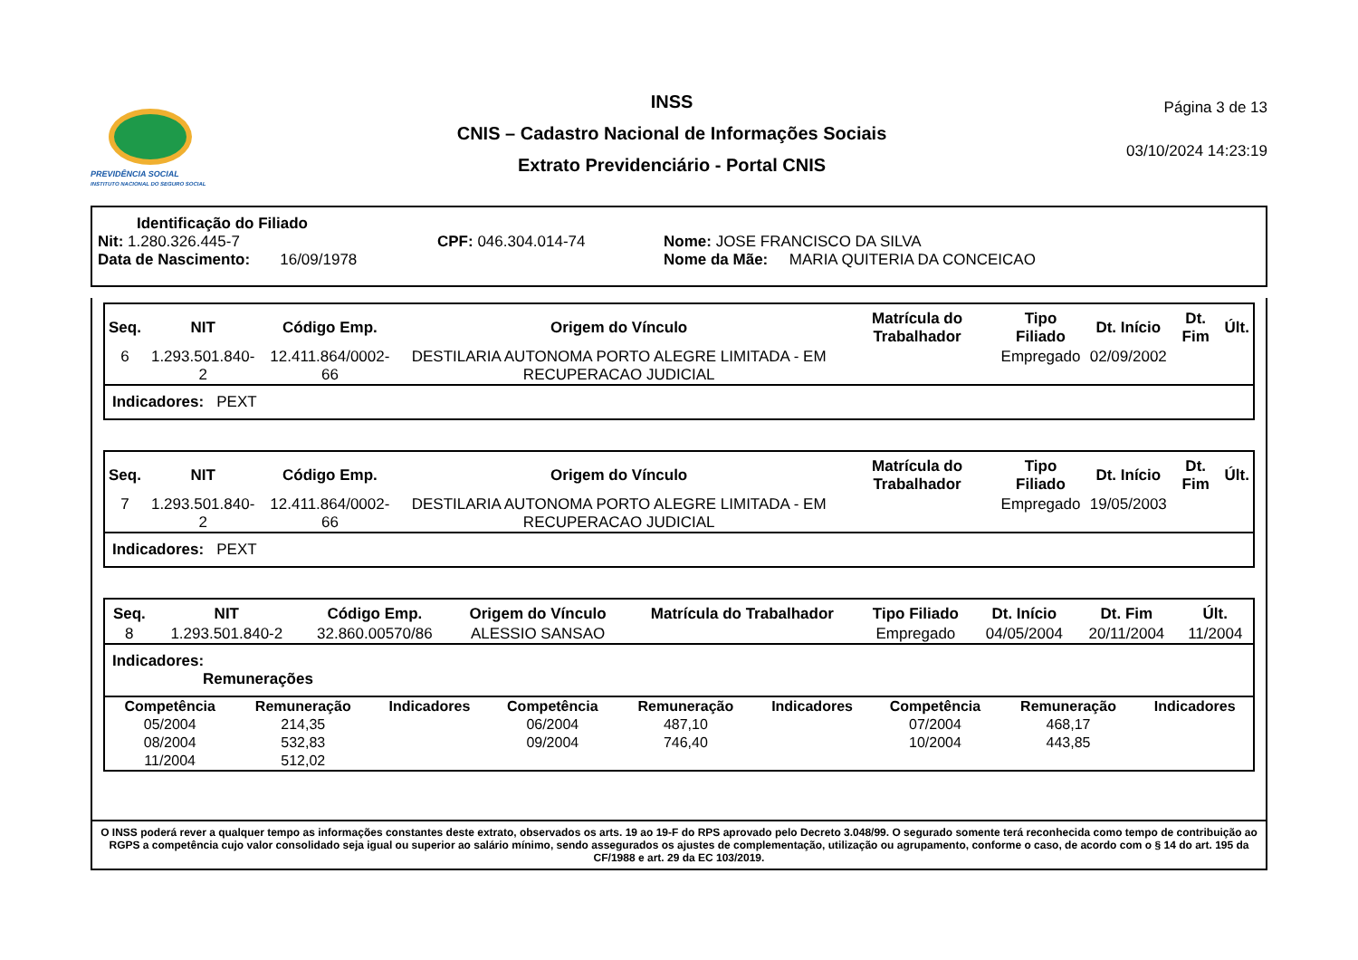PREVIDÊNCIA SOCIAL
INSTITUTO NACIONAL DO SEGURO SOCIAL
INSS
CNIS – Cadastro Nacional de Informações Sociais
Extrato Previdenciário - Portal CNIS
Página 3 de 13
03/10/2024 14:23:19
Identificação do Filiado
Nit: 1.280.326.445-7 CPF: 046.304.014-74 Nome: JOSE FRANCISCO DA SILVA
Data de Nascimento: 16/09/1978 Nome da Mãe: MARIA QUITERIA DA CONCEICAO
| Seq. | NIT | Código Emp. | Origem do Vínculo | Matrícula do Trabalhador | Tipo Filiado | Dt. Início | Dt. Fim | Últ. |
| --- | --- | --- | --- | --- | --- | --- | --- | --- |
| 6 | 1.293.501.840-2 | 12.411.864/0002-66 | DESTILARIA AUTONOMA PORTO ALEGRE LIMITADA - EM RECUPERACAO JUDICIAL | | Empregado | 02/09/2002 | | |
Indicadores: PEXT
| Seq. | NIT | Código Emp. | Origem do Vínculo | Matrícula do Trabalhador | Tipo Filiado | Dt. Início | Dt. Fim | Últ. |
| --- | --- | --- | --- | --- | --- | --- | --- | --- |
| 7 | 1.293.501.840-2 | 12.411.864/0002-66 | DESTILARIA AUTONOMA PORTO ALEGRE LIMITADA - EM RECUPERACAO JUDICIAL | | Empregado | 19/05/2003 | | |
Indicadores: PEXT
| Seq. | NIT | Código Emp. | Origem do Vínculo | Matrícula do Trabalhador | Tipo Filiado | Dt. Início | Dt. Fim | Últ. |
| --- | --- | --- | --- | --- | --- | --- | --- | --- |
| 8 | 1.293.501.840-2 | 32.860.00570/86 | ALESSIO SANSAO | | Empregado | 04/05/2004 | 20/11/2004 | 11/2004 |
Indicadores:
Remunerações
| Competência | Remuneração | Indicadores | Competência | Remuneração | Indicadores | Competência | Remuneração | Indicadores |
| --- | --- | --- | --- | --- | --- | --- | --- | --- |
| 05/2004 | 214,35 | | 06/2004 | 487,10 | | 07/2004 | 468,17 | |
| 08/2004 | 532,83 | | 09/2004 | 746,40 | | 10/2004 | 443,85 | |
| 11/2004 | 512,02 | | | | | | | |
O INSS poderá rever a qualquer tempo as informações constantes deste extrato, observados os arts. 19 ao 19-F do RPS aprovado pelo Decreto 3.048/99. O segurado somente terá reconhecida como tempo de contribuição ao RGPS a competência cujo valor consolidado seja igual ou superior ao salário mínimo, sendo assegurados os ajustes de complementação, utilização ou agrupamento, conforme o caso, de acordo com o § 14 do art. 195 da CF/1988 e art. 29 da EC 103/2019.